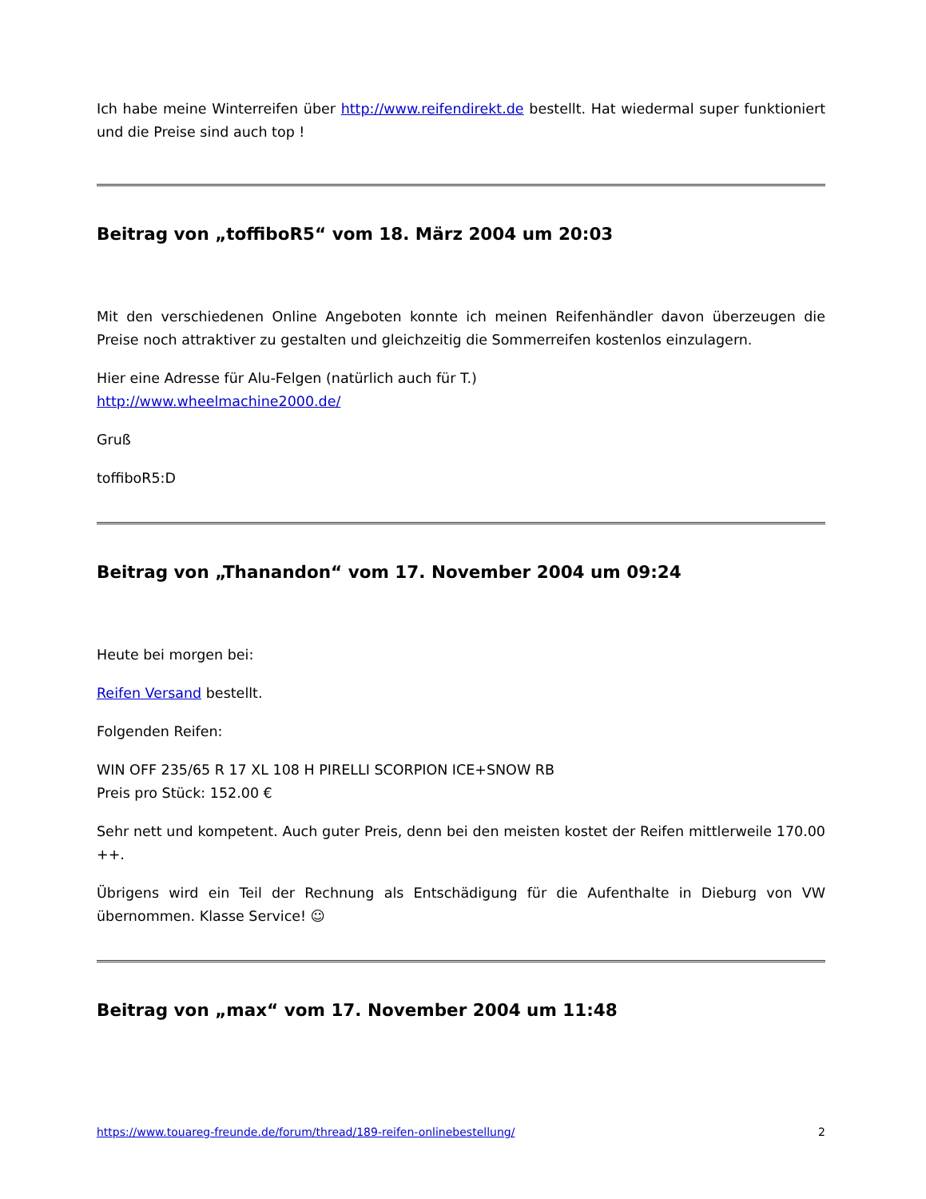Ich habe meine Winterreifen über http://www.reifendirekt.de bestellt. Hat wiedermal super funktioniert und die Preise sind auch top !
Beitrag von „toffiboR5“ vom 18. März 2004 um 20:03
Mit den verschiedenen Online Angeboten konnte ich meinen Reifenhändler davon überzeugen die Preise noch attraktiver zu gestalten und gleichzeitig die Sommerreifen kostenlos einzulagern.
Hier eine Adresse für Alu-Felgen (natürlich auch für T.)
http://www.wheelmachine2000.de/
Gruß
toffiboR5:D
Beitrag von „Thanandon“ vom 17. November 2004 um 09:24
Heute bei morgen bei:
Reifen Versand bestellt.
Folgenden Reifen:
WIN OFF 235/65 R 17 XL 108 H PIRELLI SCORPION ICE+SNOW RB
Preis pro Stück: 152.00 €
Sehr nett und kompetent. Auch guter Preis, denn bei den meisten kostet der Reifen mittlerweile 170.00 ++.
Übrigens wird ein Teil der Rechnung als Entschädigung für die Aufenthalte in Dieburg von VW übernommen. Klasse Service! ☺
Beitrag von „max“ vom 17. November 2004 um 11:48
https://www.touareg-freunde.de/forum/thread/189-reifen-onlinebestellung/ 2